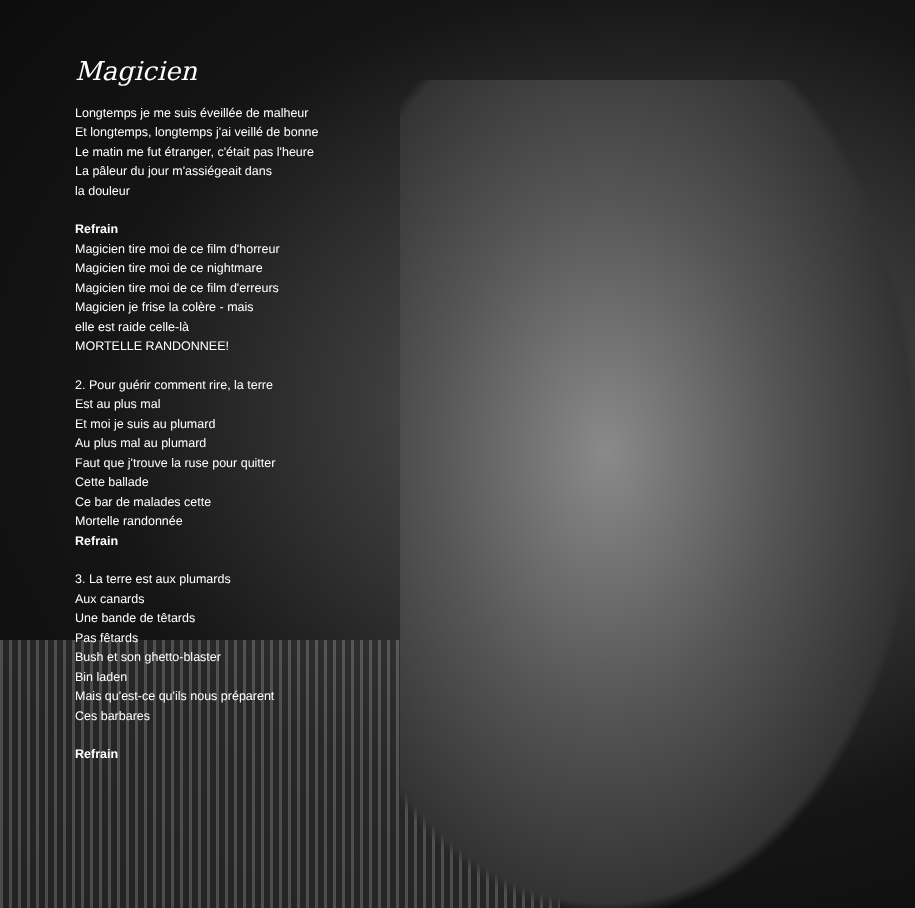Magicien
Longtemps je me suis éveillée de malheur
Et longtemps, longtemps j'ai veillé de bonne
Le matin me fut étranger, c'était pas l'heure
La pâleur du jour m'assiégeait dans
la douleur
Refrain
Magicien tire moi de ce film d'horreur
Magicien tire moi de ce nightmare
Magicien tire moi de ce film d'erreurs
Magicien je frise la colère - mais
elle est raide celle-là
MORTELLE RANDONNEE!
2. Pour guérir comment rire, la terre
Est au plus mal
Et moi je suis au plumard
Au plus mal au plumard
Faut que j'trouve la ruse pour quitter
Cette ballade
Ce bar de malades cette
Mortelle randonnée
Refrain
3. La terre est aux plumards
Aux canards
Une bande de têtards
Pas fêtards
Bush et son ghetto-blaster
Bin laden
Mais qu'est-ce qu'ils nous préparent
Ces barbares
Refrain